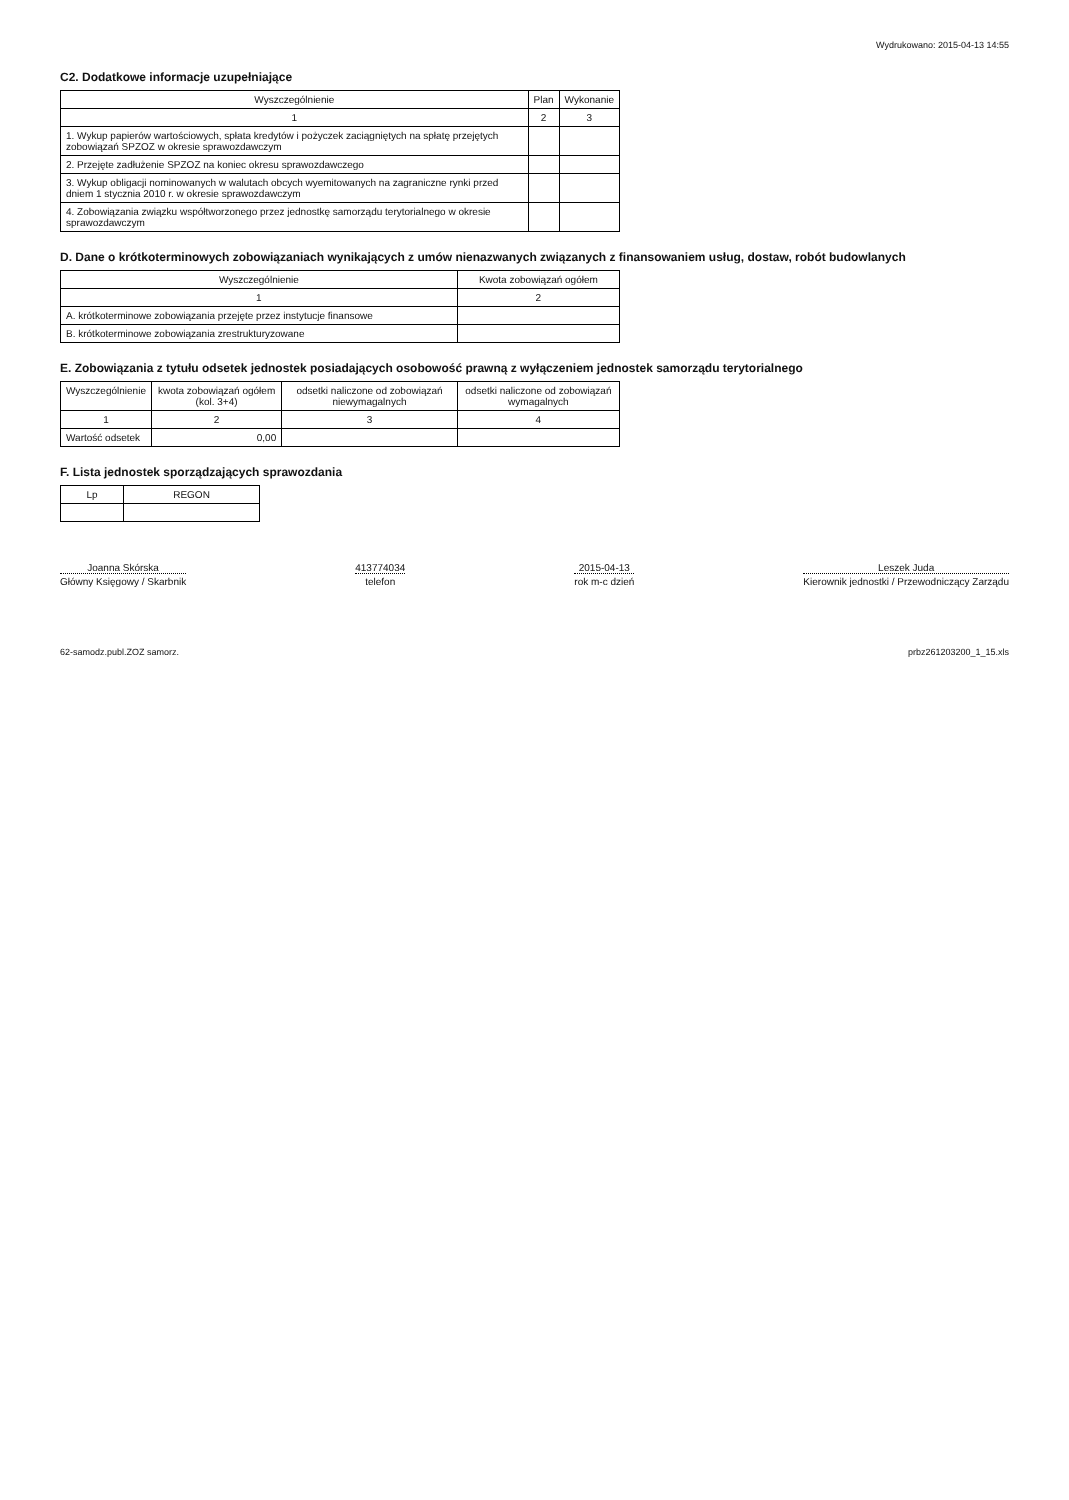Wydrukowano: 2015-04-13 14:55
C2. Dodatkowe informacje uzupełniające
| Wyszczególnienie | Plan | Wykonanie |
| --- | --- | --- |
| 1 | 2 | 3 |
| 1. Wykup papierów wartościowych, spłata kredytów i pożyczek zaciągniętych na spłatę przejętych zobowiązań SPZOZ w okresie sprawozdawczym | | |
| 2. Przejęte zadłużenie SPZOZ na koniec okresu sprawozdawczego | | |
| 3. Wykup obligacji nominowanych w walutach obcych wyemitowanych na zagraniczne rynki przed dniem 1 stycznia 2010 r. w okresie sprawozdawczym | | |
| 4. Zobowiązania związku współtworzonego przez jednostkę samorządu terytorialnego w okresie sprawozdawczym | | |
D. Dane o krótkoterminowych zobowiązaniach wynikających z umów nienazwanych związanych z finansowaniem usług, dostaw, robót budowlanych
| Wyszczególnienie | Kwota zobowiązań ogółem |
| --- | --- |
| 1 | 2 |
| A. krótkoterminowe zobowiązania przejęte przez instytucje finansowe | |
| B. krótkoterminowe zobowiązania zrestrukturyzowane | |
E. Zobowiązania z tytułu odsetek jednostek posiadających osobowość prawną z wyłączeniem jednostek samorządu terytorialnego
| Wyszczególnienie | kwota zobowiązań ogółem (kol. 3+4) | odsetki naliczone od zobowiązań niewymagalnych | odsetki naliczone od zobowiązań wymagalnych |
| --- | --- | --- | --- |
| 1 | 2 | 3 | 4 |
| Wartość odsetek | 0,00 | | |
F. Lista jednostek sporządzających sprawozdania
| Lp | REGON |
| --- | --- |
Joanna Skórska
Główny Księgowy / Skarbnik
413774034
telefon
2015-04-13
rok m-c dzień
Leszek Juda
Kierownik jednostki / Przewodniczący Zarządu
62-samodz.publ.ZOZ samorz. prbz261203200_1_15.xls